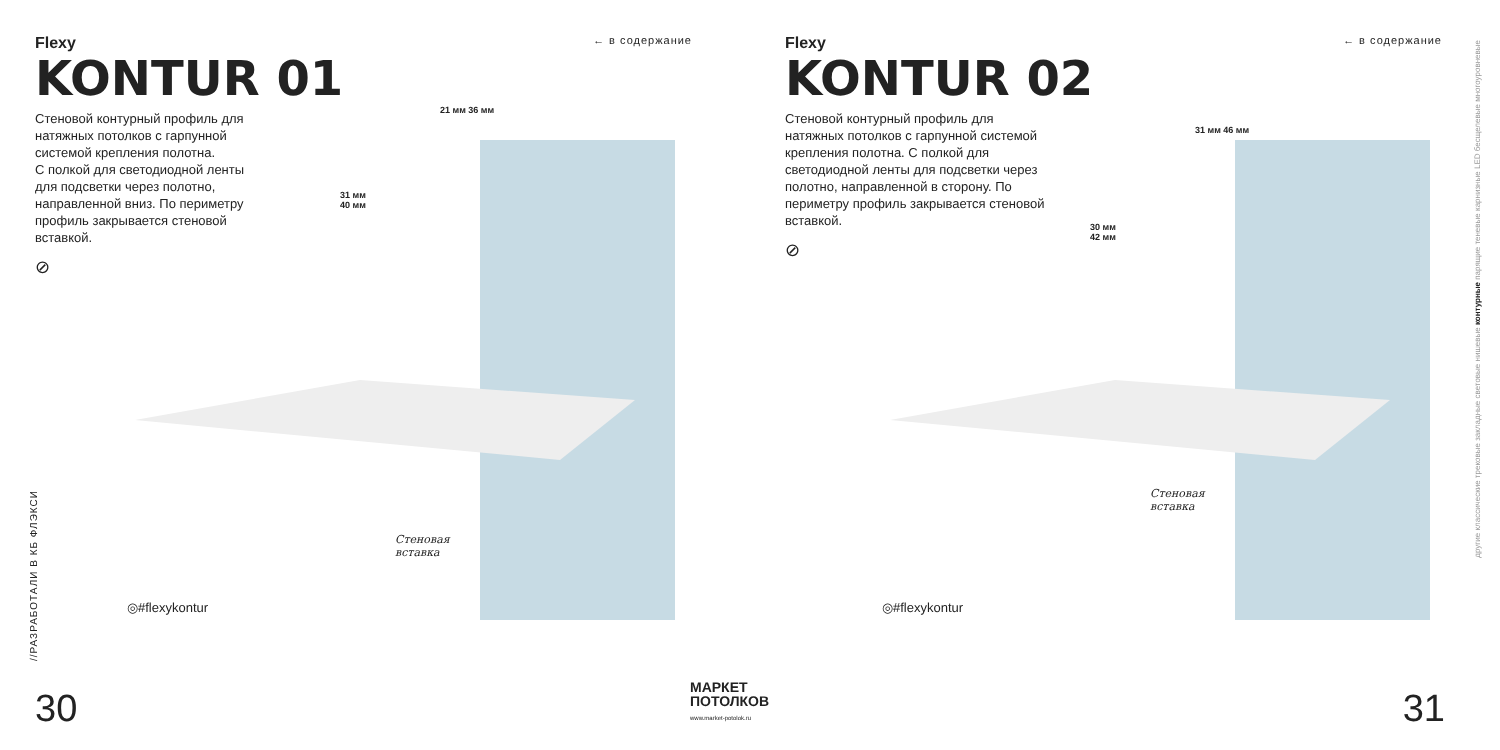← в содержание
Flexy
KONTUR 01
Стеновой контурный профиль для натяжных потолков с гарпунной системой крепления полотна.
С полкой для светодиодной ленты для подсветки через полотно, направленной вниз. По периметру профиль закрывается стеновой вставкой.
⊘
21 мм 36 мм
31 мм
40 мм
Стеновая
вставка
◎#flexykontur
//РАЗРАБОТАЛИ В КБ ФЛЭКСИ
30
← в содержание
Flexy
KONTUR 02
Стеновой контурный профиль для натяжных потолков с гарпунной системой крепления полотна. С полкой для светодиодной ленты для подсветки через полотно, направленной в сторону. По периметру профиль закрывается стеновой вставкой.
⊘
31 мм 46 мм
30 мм
42 мм
Стеновая
вставка
◎#flexykontur
другие классические трековые закладные световые нишевые контурные парящие теневые карнизные LED бесщелевые многоуровневые
31
МАРКЕТ
ПОТОЛКОВ
www.market-potolok.ru